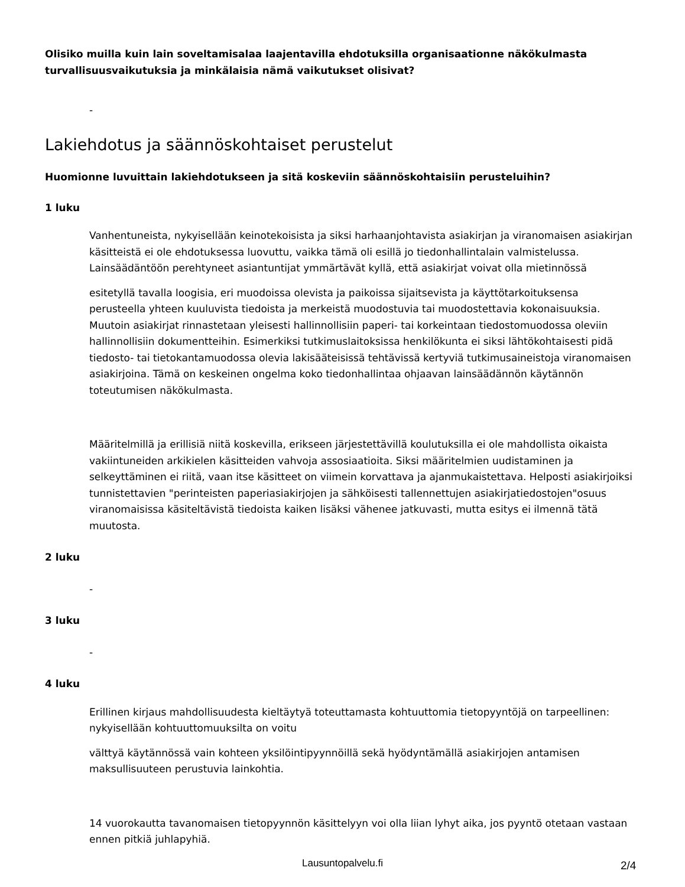Olisiko muilla kuin lain soveltamisalaa laajentavilla ehdotuksilla organisaationne näkökulmasta turvallisuusvaikutuksia ja minkälaisia nämä vaikutukset olisivat?
-
Lakiehdotus ja säännöskohtaiset perustelut
Huomionne luvuittain lakiehdotukseen ja sitä koskeviin säännöskohtaisiin perusteluihin?
1 luku
Vanhentuneista, nykyisellään keinotekoisista ja siksi harhaanjohtavista asiakirjan ja viranomaisen asiakirjan käsitteistä ei ole ehdotuksessa luovuttu, vaikka tämä oli esillä jo tiedonhallintalain valmistelussa. Lainsäädäntöön perehtyneet asiantuntijat ymmärtävät kyllä, että asiakirjat voivat olla mietinnössä
esitetyllä tavalla loogisia, eri muodoissa olevista ja paikoissa sijaitsevista ja käyttötarkoituksensa perusteella yhteen kuuluvista tiedoista ja merkeistä muodostuvia tai muodostettavia kokonaisuuksia. Muutoin asiakirjat rinnastetaan yleisesti hallinnollisiin paperi- tai korkeintaan tiedostomuodossa oleviin hallinnollisiin dokumentteihin. Esimerkiksi tutkimuslaitoksissa henkilökunta ei siksi lähtökohtaisesti pidä tiedosto- tai tietokantamuodossa olevia lakisääteisissä tehtävissä kertyviä tutkimusaineistoja viranomaisen asiakirjoina. Tämä on keskeinen ongelma koko tiedonhallintaa ohjaavan lainsäädännön käytännön toteutumisen näkökulmasta.
Määritelmillä ja erillisiä niitä koskevilla, erikseen järjestettävillä koulutuksilla ei ole mahdollista oikaista vakiintuneiden arkikielen käsitteiden vahvoja assosiaatioita. Siksi määritelmien uudistaminen ja selkeyttäminen ei riitä, vaan itse käsitteet on viimein korvattava ja ajanmukaistettava. Helposti asiakirjoiksi tunnistettavien "perinteisten paperiasiakirjojen ja sähköisesti tallennettujen asiakirjatiedostojen"osuus viranomaisissa käsiteltävistä tiedoista kaiken lisäksi vähenee jatkuvasti, mutta esitys ei ilmennä tätä muutosta.
2 luku
-
3 luku
-
4 luku
Erillinen kirjaus mahdollisuudesta kieltäytyä toteuttamasta kohtuuttomia tietopyyntöjä on tarpeellinen: nykyisellään kohtuuttomuuksilta on voitu
välttyä käytännössä vain kohteen yksilöintipyynnöillä sekä hyödyntämällä asiakirjojen antamisen maksullisuuteen perustuvia lainkohtia.
14 vuorokautta tavanomaisen tietopyynnön käsittelyyn voi olla liian lyhyt aika, jos pyyntö otetaan vastaan ennen pitkiä juhlapyhiä.
Lausuntopalvelu.fi 2/4